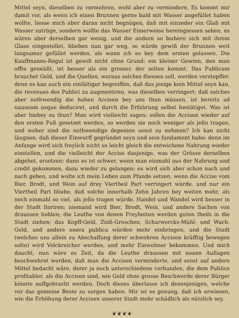Mittel seyn, dieselben zu vermehren, wohl aber zu vermindern. Es kommt mir damit vor, als wenn ich einen Brunnen gerne bald mit Wasser angefüllet haben wollte, liesse mich aber daran nicht begnügen, daß mit einzeder ein Glaß mit Wasser zutrüge, sondern wollte das Wasser Eimerweise hereingiessen sehen, es wären aber derselben gar wenig, und die andern so bishero sich mit ihrem Glase eingestellet, blieben nun gar weg, so würde gewiß der Brunnen weit langsamer gefüllet werden, als wann ich es bey dem ersten gelassen. Die Kauffmanns-Regul ist gewiß nicht ohne Grund: ein kleiner Gewinn, den man offte geneüßt, ist besser als ein grosser, der selten kommt. Das Publicum brauchet Geld, und die Quellen, woraus solches fliessen soll, werden verstopffet: denn es kan auch ein einfältiger begreiffen, daß das jenige kein Mittel seyn kan, die revenues des Publici zu augmentiren, was dieselben verringert; daß solches aber nothwendig die hohen Accisen bey uns thun müssen, ist bereits ad nauseam usque deduciret, und durch die Erfahrung selbst bestätiget. Was ist aber hiebey zu thun? Man wird vielleicht sagen: sollen die Accisen wieder auf den ersten Fuß gesetzet werden, so werden sie noch weniger als jeßo tragen, und woher sind die nothwendige depenien sonst zu nehmen? Ich kan nicht läugnen, daß dieser Einwurff gegründet seyn und sein fundament habe: denn im Anfange wird sich freylich nicht so leicht gleich die entwichene Nahrung wieder einstellen, und die vielleicht der Accise dasjenige, was der Grösse derselben abgehet, ersetzen: dann es ist schwer, wenn man einmahl aus der Nahrung und credit gekommen, dazu wieder zu gelangen; es wird sich aber schon nach und nach geben, und wolte ich mein Leben zum Pfande setzen, wenn die Accise vom Bier, Brodt, und Wein auf drey Viertheil Part verringert würde, und nur ein Viertheil Part bliebe, daß solche innerhalb Zehn Jahren bey weiten mehr, als noch einmahl so viel, als jeßo tragen würde. Handel und Wandel wird besser in der Stadt floriren; niemand wird Bier, Brodt, Wein, und andere Sachen von draussen hohlen; die Leuthe von denen Freyheiten werden guten theils in die Stadt ziehen; das Kopff-Geld, Zinß-Groschen, Scharwercks-Mühl- und Wach-Geld, und andere onera publica würden mehr einbringen, und die Stadt (welches uns allein zu Abschaffung derer schwehren Accisen kräfftig bewegen solte) wird Volckreicher werden, und mehr Einwohner bekommen. Und mich daucht, nun wäre es Zeit, da die Leuthe draussen mit neuen Auflagen beschwehret werden, daß man die Accisen verminderte, und sonst auf andere Mittel bedacht wäre, derer ja noch unterschiedene vorhanden, die dem Publico profitabler, als die Accisen sind, wie Geld ohne grosse Beschwerde derer Bürger könnte auffgebracht werden. Doch dieses überlasse ich denenjenigen, welche vor das gemeine Beste zu sorgen haben. Mir ist es genung, daß ich erwiesen, wie die Erhöhung derer Accisen unserer Stadt mehr schädlich als nützlich sey.
❦❦❦❦